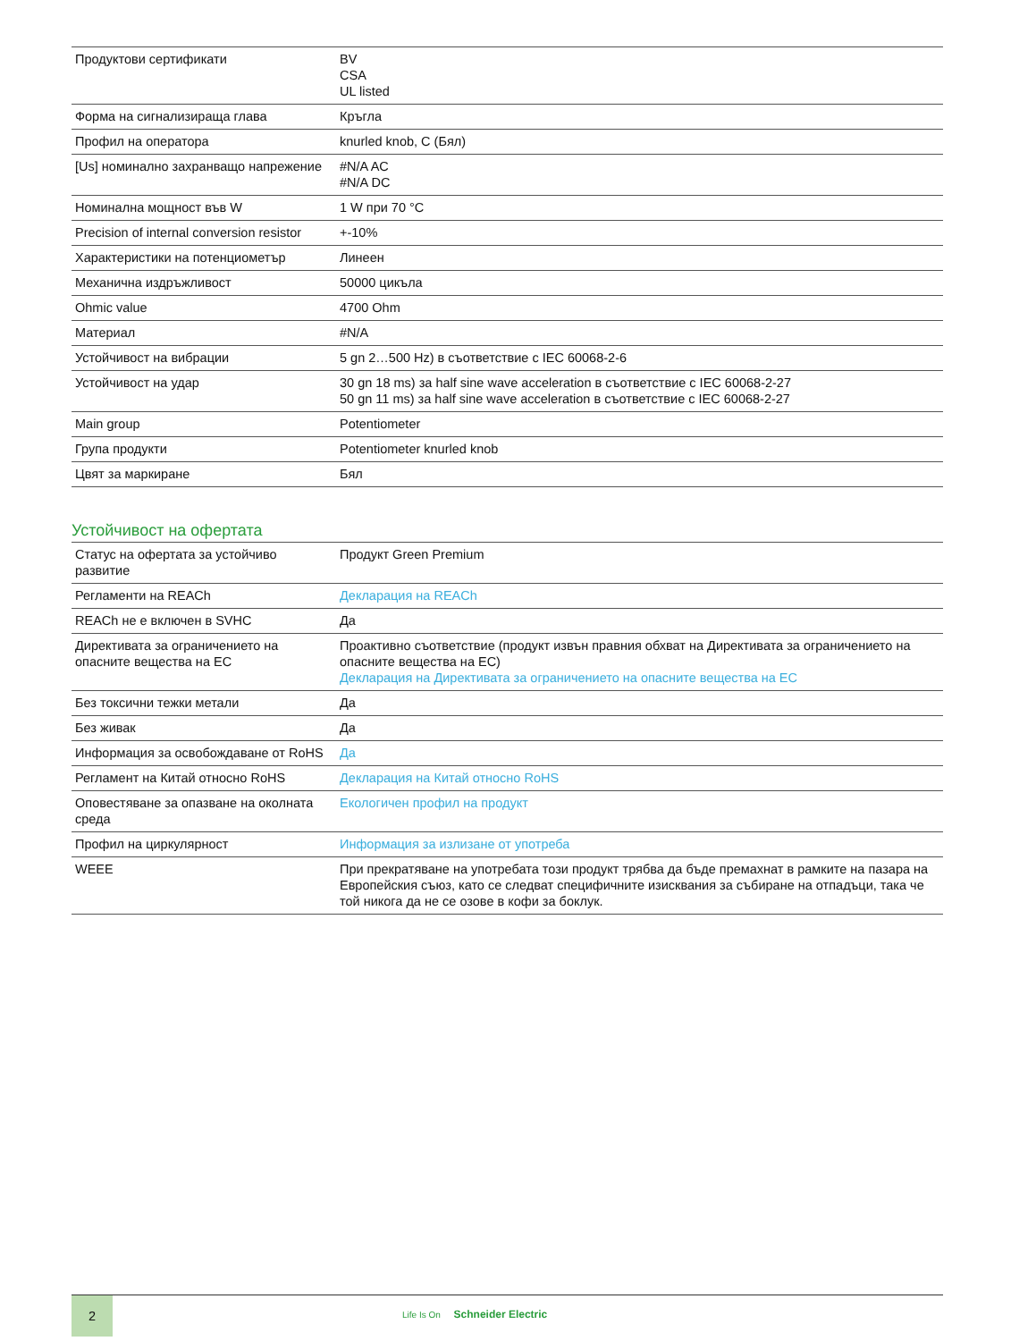| Продуктови сертификати | BV CSA UL listed |
| Форма на сигнализираща глава | Кръгла |
| Профил на оператора | knurled knob, C (Бял) |
| [Us] номинално захранващо напрежение | #N/A AC #N/A DC |
| Номинална мощност във W | 1 W при 70 °C |
| Precision of internal conversion resistor | +-10% |
| Характеристики на потенциометър | Линеен |
| Механична издръжливост | 50000 цикъла |
| Ohmic value | 4700 Ohm |
| Материал | #N/A |
| Устойчивост на вибрации | 5 gn 2…500 Hz) в съответствие с IEC 60068-2-6 |
| Устойчивост на удар | 30 gn 18 ms) за half sine wave acceleration в съответствие с IEC 60068-2-27 50 gn 11 ms) за half sine wave acceleration в съответствие с IEC 60068-2-27 |
| Main group | Potentiometer |
| Група продукти | Potentiometer knurled knob |
| Цвят за маркиране | Бял |
Устойчивост на офертата
| Статус на офертата за устойчиво развитие | Продукт Green Premium |
| Регламенти на REACh | Декларация на REACh |
| REACh не е включен в SVHC | Да |
| Директивата за ограничението на опасните вещества на ЕС | Проактивно съответствие (продукт извън правния обхват на Директивата за ограничението на опасните вещества на ЕС) Декларация на Директивата за ограничението на опасните вещества на ЕС |
| Без токсични тежки метали | Да |
| Без живак | Да |
| Информация за освобождаване от RoHS | Да |
| Регламент на Китай относно RoHS | Декларация на Китай относно RoHS |
| Оповестяване за опазване на околната среда | Екологичен профил на продукт |
| Профил на циркулярност | Информация за излизане от употреба |
| WEEE | При прекратяване на употребата този продукт трябва да бъде премахнат в рамките на пазара на Европейския съюз, като се следват специфичните изисквания за събиране на отпадъци, така че той никога да не се озове в кофи за боклук. |
2
Life Is On Schneider Electric